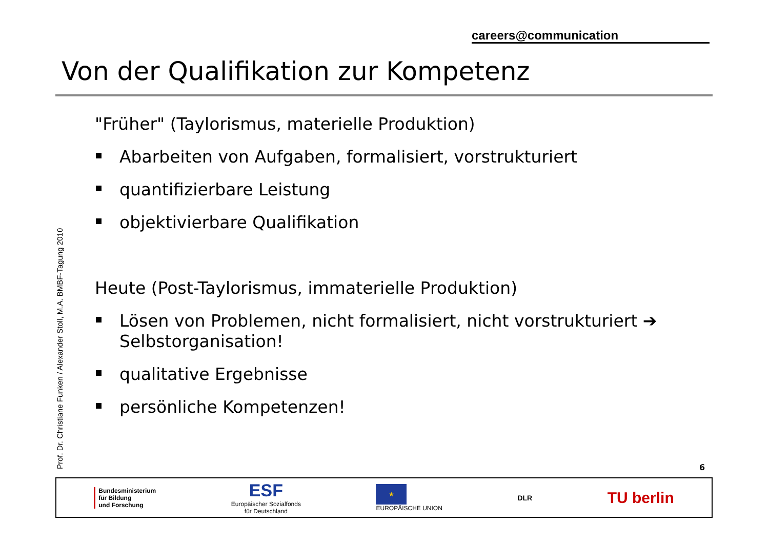careers@communication
Von der Qualifikation zur Kompetenz
Prof. Dr. Christiane Funken / Alexander Stoll, M.A. BMBF-Tagung 2010
"Früher" (Taylorismus, materielle Produktion)
Abarbeiten von Aufgaben, formalisiert, vorstrukturiert
quantifizierbare Leistung
objektivierbare Qualifikation
Heute (Post-Taylorismus, immaterielle Produktion)
Lösen von Problemen, nicht formalisiert, nicht vorstrukturiert ➔ Selbstorganisation!
qualitative Ergebnisse
persönliche Kompetenzen!
6
Bundesministerium
für Bildung
und Forschung
ESF
Europäischer Sozialfonds
für Deutschland
★
EUROPÄISCHE UNION
DLR
TU berlin